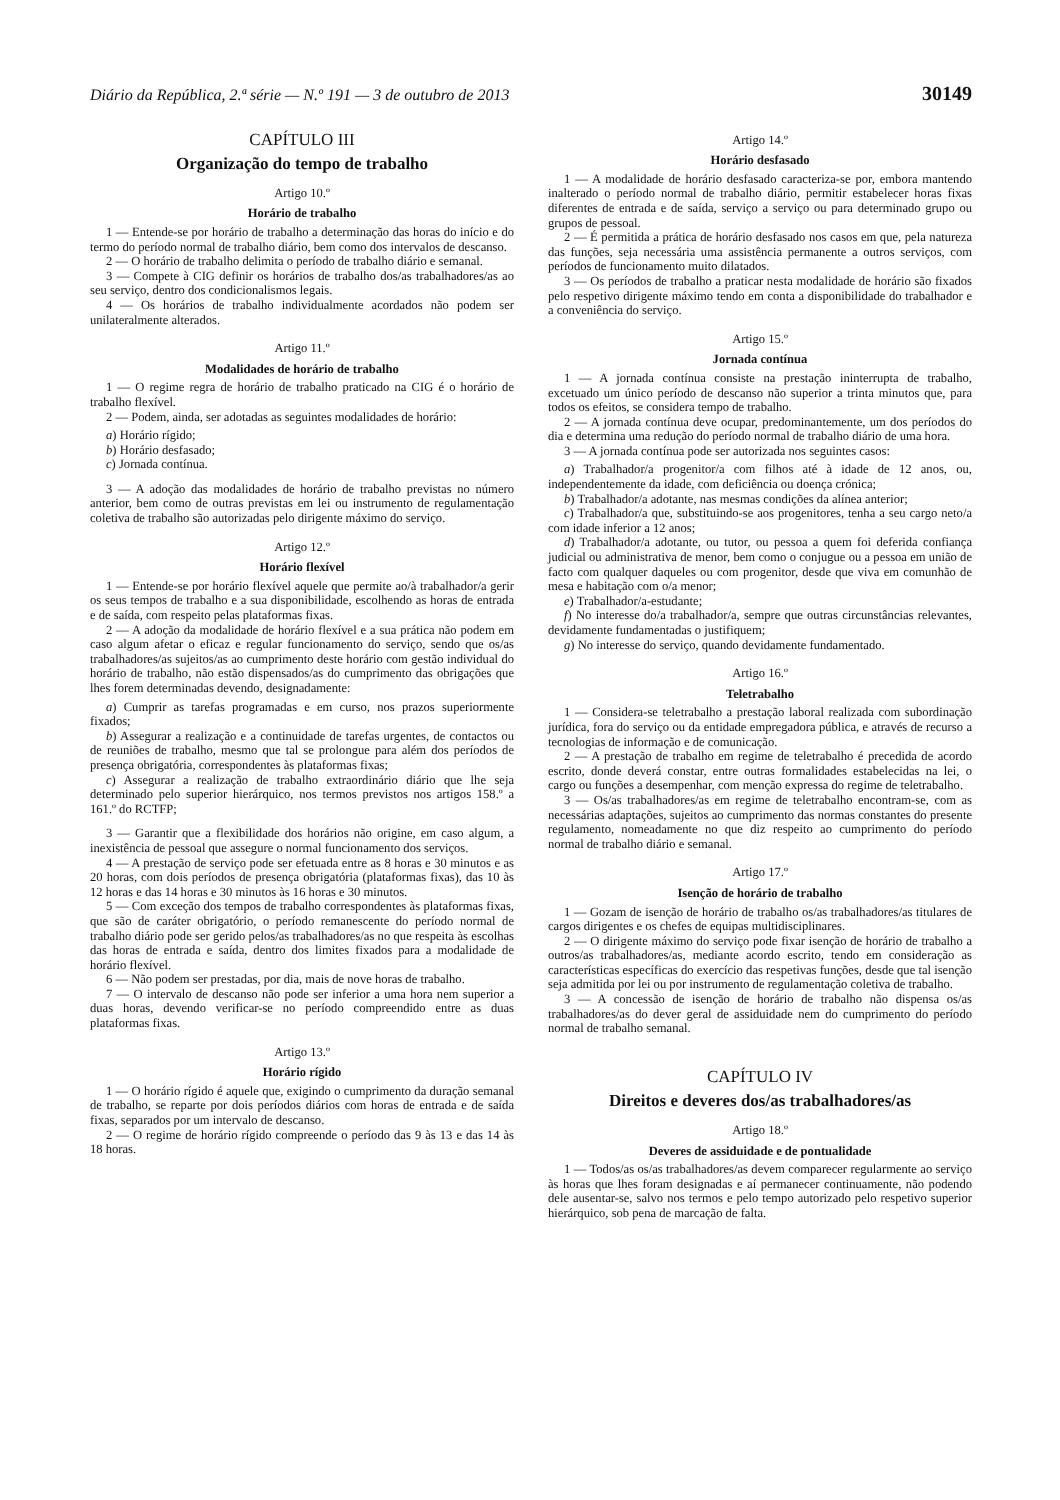Diário da República, 2.ª série — N.º 191 — 3 de outubro de 2013 30149
CAPÍTULO III
Organização do tempo de trabalho
Artigo 10.º
Horário de trabalho
1 — Entende-se por horário de trabalho a determinação das horas do início e do termo do período normal de trabalho diário, bem como dos intervalos de descanso.
2 — O horário de trabalho delimita o período de trabalho diário e semanal.
3 — Compete à CIG definir os horários de trabalho dos/as trabalhadores/as ao seu serviço, dentro dos condicionalismos legais.
4 — Os horários de trabalho individualmente acordados não podem ser unilateralmente alterados.
Artigo 11.º
Modalidades de horário de trabalho
1 — O regime regra de horário de trabalho praticado na CIG é o horário de trabalho flexível.
2 — Podem, ainda, ser adotadas as seguintes modalidades de horário:
a) Horário rígido;
b) Horário desfasado;
c) Jornada contínua.
3 — A adoção das modalidades de horário de trabalho previstas no número anterior, bem como de outras previstas em lei ou instrumento de regulamentação coletiva de trabalho são autorizadas pelo dirigente máximo do serviço.
Artigo 12.º
Horário flexível
1 — Entende-se por horário flexível aquele que permite ao/à trabalhador/a gerir os seus tempos de trabalho e a sua disponibilidade, escolhendo as horas de entrada e de saída, com respeito pelas plataformas fixas.
2 — A adoção da modalidade de horário flexível e a sua prática não podem em caso algum afetar o eficaz e regular funcionamento do serviço, sendo que os/as trabalhadores/as sujeitos/as ao cumprimento deste horário com gestão individual do horário de trabalho, não estão dispensados/as do cumprimento das obrigações que lhes forem determinadas devendo, designadamente:
a) Cumprir as tarefas programadas e em curso, nos prazos superiormente fixados;
b) Assegurar a realização e a continuidade de tarefas urgentes, de contactos ou de reuniões de trabalho, mesmo que tal se prolongue para além dos períodos de presença obrigatória, correspondentes às plataformas fixas;
c) Assegurar a realização de trabalho extraordinário diário que lhe seja determinado pelo superior hierárquico, nos termos previstos nos artigos 158.º a 161.º do RCTFP;
3 — Garantir que a flexibilidade dos horários não origine, em caso algum, a inexistência de pessoal que assegure o normal funcionamento dos serviços.
4 — A prestação de serviço pode ser efetuada entre as 8 horas e 30 minutos e as 20 horas, com dois períodos de presença obrigatória (plataformas fixas), das 10 às 12 horas e das 14 horas e 30 minutos às 16 horas e 30 minutos.
5 — Com exceção dos tempos de trabalho correspondentes às plataformas fixas, que são de caráter obrigatório, o período remanescente do período normal de trabalho diário pode ser gerido pelos/as trabalhadores/as no que respeita às escolhas das horas de entrada e saída, dentro dos limites fixados para a modalidade de horário flexível.
6 — Não podem ser prestadas, por dia, mais de nove horas de trabalho.
7 — O intervalo de descanso não pode ser inferior a uma hora nem superior a duas horas, devendo verificar-se no período compreendido entre as duas plataformas fixas.
Artigo 13.º
Horário rígido
1 — O horário rígido é aquele que, exigindo o cumprimento da duração semanal de trabalho, se reparte por dois períodos diários com horas de entrada e de saída fixas, separados por um intervalo de descanso.
2 — O regime de horário rígido compreende o período das 9 às 13 e das 14 às 18 horas.
Artigo 14.º
Horário desfasado
1 — A modalidade de horário desfasado caracteriza-se por, embora mantendo inalterado o período normal de trabalho diário, permitir estabelecer horas fixas diferentes de entrada e de saída, serviço a serviço ou para determinado grupo ou grupos de pessoal.
2 — É permitida a prática de horário desfasado nos casos em que, pela natureza das funções, seja necessária uma assistência permanente a outros serviços, com períodos de funcionamento muito dilatados.
3 — Os períodos de trabalho a praticar nesta modalidade de horário são fixados pelo respetivo dirigente máximo tendo em conta a disponibilidade do trabalhador e a conveniência do serviço.
Artigo 15.º
Jornada contínua
1 — A jornada contínua consiste na prestação ininterrupta de trabalho, excetuado um único período de descanso não superior a trinta minutos que, para todos os efeitos, se considera tempo de trabalho.
2 — A jornada contínua deve ocupar, predominantemente, um dos períodos do dia e determina uma redução do período normal de trabalho diário de uma hora.
3 — A jornada contínua pode ser autorizada nos seguintes casos:
a) Trabalhador/a progenitor/a com filhos até à idade de 12 anos, ou, independentemente da idade, com deficiência ou doença crónica;
b) Trabalhador/a adotante, nas mesmas condições da alínea anterior;
c) Trabalhador/a que, substituindo-se aos progenitores, tenha a seu cargo neto/a com idade inferior a 12 anos;
d) Trabalhador/a adotante, ou tutor, ou pessoa a quem foi deferida confiança judicial ou administrativa de menor, bem como o conjugue ou a pessoa em união de facto com qualquer daqueles ou com progenitor, desde que viva em comunhão de mesa e habitação com o/a menor;
e) Trabalhador/a-estudante;
f) No interesse do/a trabalhador/a, sempre que outras circunstâncias relevantes, devidamente fundamentadas o justifiquem;
g) No interesse do serviço, quando devidamente fundamentado.
Artigo 16.º
Teletrabalho
1 — Considera-se teletrabalho a prestação laboral realizada com subordinação jurídica, fora do serviço ou da entidade empregadora pública, e através de recurso a tecnologias de informação e de comunicação.
2 — A prestação de trabalho em regime de teletrabalho é precedida de acordo escrito, donde deverá constar, entre outras formalidades estabelecidas na lei, o cargo ou funções a desempenhar, com menção expressa do regime de teletrabalho.
3 — Os/as trabalhadores/as em regime de teletrabalho encontram-se, com as necessárias adaptações, sujeitos ao cumprimento das normas constantes do presente regulamento, nomeadamente no que diz respeito ao cumprimento do período normal de trabalho diário e semanal.
Artigo 17.º
Isenção de horário de trabalho
1 — Gozam de isenção de horário de trabalho os/as trabalhadores/as titulares de cargos dirigentes e os chefes de equipas multidisciplinares.
2 — O dirigente máximo do serviço pode fixar isenção de horário de trabalho a outros/as trabalhadores/as, mediante acordo escrito, tendo em consideração as características específicas do exercício das respetivas funções, desde que tal isenção seja admitida por lei ou por instrumento de regulamentação coletiva de trabalho.
3 — A concessão de isenção de horário de trabalho não dispensa os/as trabalhadores/as do dever geral de assiduidade nem do cumprimento do período normal de trabalho semanal.
CAPÍTULO IV
Direitos e deveres dos/as trabalhadores/as
Artigo 18.º
Deveres de assiduidade e de pontualidade
1 — Todos/as os/as trabalhadores/as devem comparecer regularmente ao serviço às horas que lhes foram designadas e aí permanecer continuamente, não podendo dele ausentar-se, salvo nos termos e pelo tempo autorizado pelo respetivo superior hierárquico, sob pena de marcação de falta.